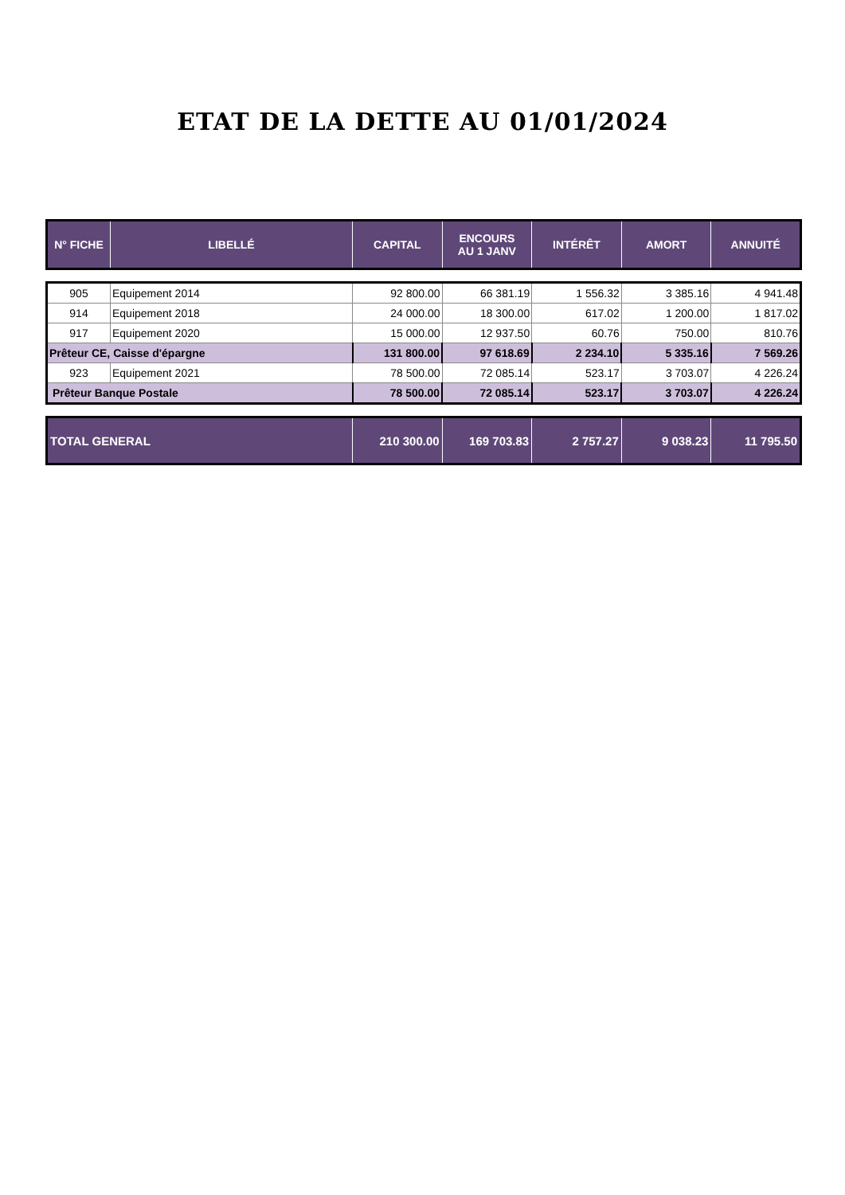ETAT DE LA DETTE AU 01/01/2024
| N° FICHE | LIBELLÉ | CAPITAL | ENCOURS AU 1 JANV | INTÉRÊT | AMORT | ANNUITÉ |
| --- | --- | --- | --- | --- | --- | --- |
| 905 | Equipement 2014 | 92 800.00 | 66 381.19 | 1 556.32 | 3 385.16 | 4 941.48 |
| 914 | Equipement 2018 | 24 000.00 | 18 300.00 | 617.02 | 1 200.00 | 1 817.02 |
| 917 | Equipement 2020 | 15 000.00 | 12 937.50 | 60.76 | 750.00 | 810.76 |
| Prêteur CE, Caisse d'épargne | | 131 800.00 | 97 618.69 | 2 234.10 | 5 335.16 | 7 569.26 |
| 923 | Equipement 2021 | 78 500.00 | 72 085.14 | 523.17 | 3 703.07 | 4 226.24 |
| Prêteur Banque Postale | | 78 500.00 | 72 085.14 | 523.17 | 3 703.07 | 4 226.24 |
| TOTAL GENERAL | 210 300.00 | 169 703.83 | 2 757.27 | 9 038.23 | 11 795.50 |